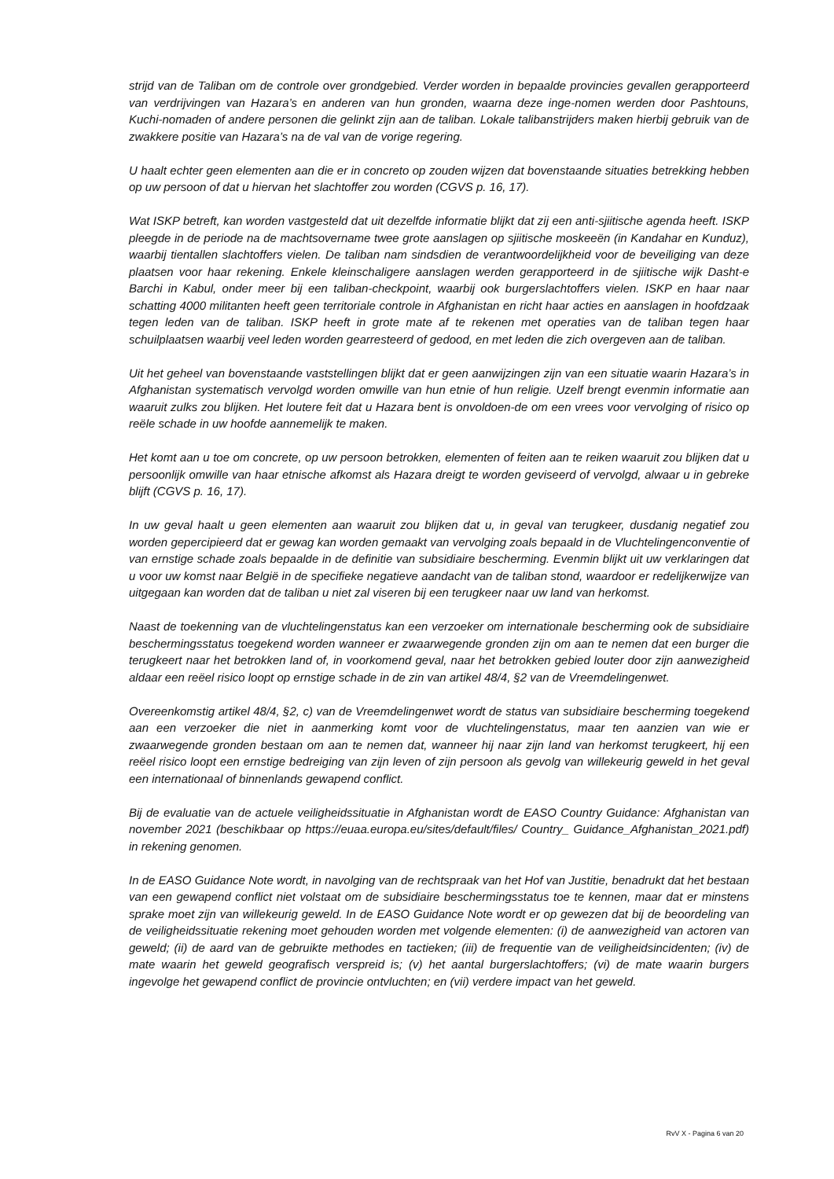strijd van de Taliban om de controle over grondgebied. Verder worden in bepaalde provincies gevallen gerapporteerd van verdrijvingen van Hazara’s en anderen van hun gronden, waarna deze inge-nomen werden door Pashtouns, Kuchi-nomaden of andere personen die gelinkt zijn aan de taliban. Lokale talibanstrijders maken hierbij gebruik van de zwakkere positie van Hazara’s na de val van de vorige regering.
U haalt echter geen elementen aan die er in concreto op zouden wijzen dat bovenstaande situaties betrekking hebben op uw persoon of dat u hiervan het slachtoffer zou worden (CGVS p. 16, 17).
Wat ISKP betreft, kan worden vastgesteld dat uit dezelfde informatie blijkt dat zij een anti-sjiitische agenda heeft. ISKP pleegde in de periode na de machtsovername twee grote aanslagen op sjiitische moskeeën (in Kandahar en Kunduz), waarbij tientallen slachtoffers vielen. De taliban nam sindsdien de verantwoordelijkheid voor de beveiliging van deze plaatsen voor haar rekening. Enkele kleinschaligere aanslagen werden gerapporteerd in de sjiitische wijk Dasht-e Barchi in Kabul, onder meer bij een taliban-checkpoint, waarbij ook burgerslachtoffers vielen. ISKP en haar naar schatting 4000 militanten heeft geen territoriale controle in Afghanistan en richt haar acties en aanslagen in hoofdzaak tegen leden van de taliban. ISKP heeft in grote mate af te rekenen met operaties van de taliban tegen haar schuilplaatsen waarbij veel leden worden gearresteerd of gedood, en met leden die zich overgeven aan de taliban.
Uit het geheel van bovenstaande vaststellingen blijkt dat er geen aanwijzingen zijn van een situatie waarin Hazara’s in Afghanistan systematisch vervolgd worden omwille van hun etnie of hun religie. Uzelf brengt evenmin informatie aan waaruit zulks zou blijken. Het loutere feit dat u Hazara bent is onvoldoen-de om een vrees voor vervolging of risico op reële schade in uw hoofde aannemelijk te maken.
Het komt aan u toe om concrete, op uw persoon betrokken, elementen of feiten aan te reiken waaruit zou blijken dat u persoonlijk omwille van haar etnische afkomst als Hazara dreigt te worden geviseerd of vervolgd, alwaar u in gebreke blijft (CGVS p. 16, 17).
In uw geval haalt u geen elementen aan waaruit zou blijken dat u, in geval van terugkeer, dusdanig negatief zou worden gepercipieerd dat er gewag kan worden gemaakt van vervolging zoals bepaald in de Vluchtelingenconventie of van ernstige schade zoals bepaalde in de definitie van subsidiaire bescherming. Evenmin blijkt uit uw verklaringen dat u voor uw komst naar België in de specifieke negatieve aandacht van de taliban stond, waardoor er redelijkerwijze van uitgegaan kan worden dat de taliban u niet zal viseren bij een terugkeer naar uw land van herkomst.
Naast de toekenning van de vluchtelingenstatus kan een verzoeker om internationale bescherming ook de subsidiaire beschermingsstatus toegekend worden wanneer er zwaarwegende gronden zijn om aan te nemen dat een burger die terugkeert naar het betrokken land of, in voorkomend geval, naar het betrokken gebied louter door zijn aanwezigheid aldaar een reëel risico loopt op ernstige schade in de zin van artikel 48/4, §2 van de Vreemdelingenwet.
Overeenkomstig artikel 48/4, §2, c) van de Vreemdelingenwet wordt de status van subsidiaire bescherming toegekend aan een verzoeker die niet in aanmerking komt voor de vluchtelingenstatus, maar ten aanzien van wie er zwaarwegende gronden bestaan om aan te nemen dat, wanneer hij naar zijn land van herkomst terugkeert, hij een reëel risico loopt een ernstige bedreiging van zijn leven of zijn persoon als gevolg van willekeurig geweld in het geval een internationaal of binnenlands gewapend conflict.
Bij de evaluatie van de actuele veiligheidssituatie in Afghanistan wordt de EASO Country Guidance: Afghanistan van november 2021 (beschikbaar op https://euaa.europa.eu/sites/default/files/ Country_ Guidance_Afghanistan_2021.pdf) in rekening genomen.
In de EASO Guidance Note wordt, in navolging van de rechtspraak van het Hof van Justitie, benadrukt dat het bestaan van een gewapend conflict niet volstaat om de subsidiaire beschermingsstatus toe te kennen, maar dat er minstens sprake moet zijn van willekeurig geweld. In de EASO Guidance Note wordt er op gewezen dat bij de beoordeling van de veiligheidssituatie rekening moet gehouden worden met volgende elementen: (i) de aanwezigheid van actoren van geweld; (ii) de aard van de gebruikte methodes en tactieken; (iii) de frequentie van de veiligheidsincidenten; (iv) de mate waarin het geweld geografisch verspreid is; (v) het aantal burgerslachtoffers; (vi) de mate waarin burgers ingevolge het gewapend conflict de provincie ontvluchten; en (vii) verdere impact van het geweld.
RvV X - Pagina 6 van 20